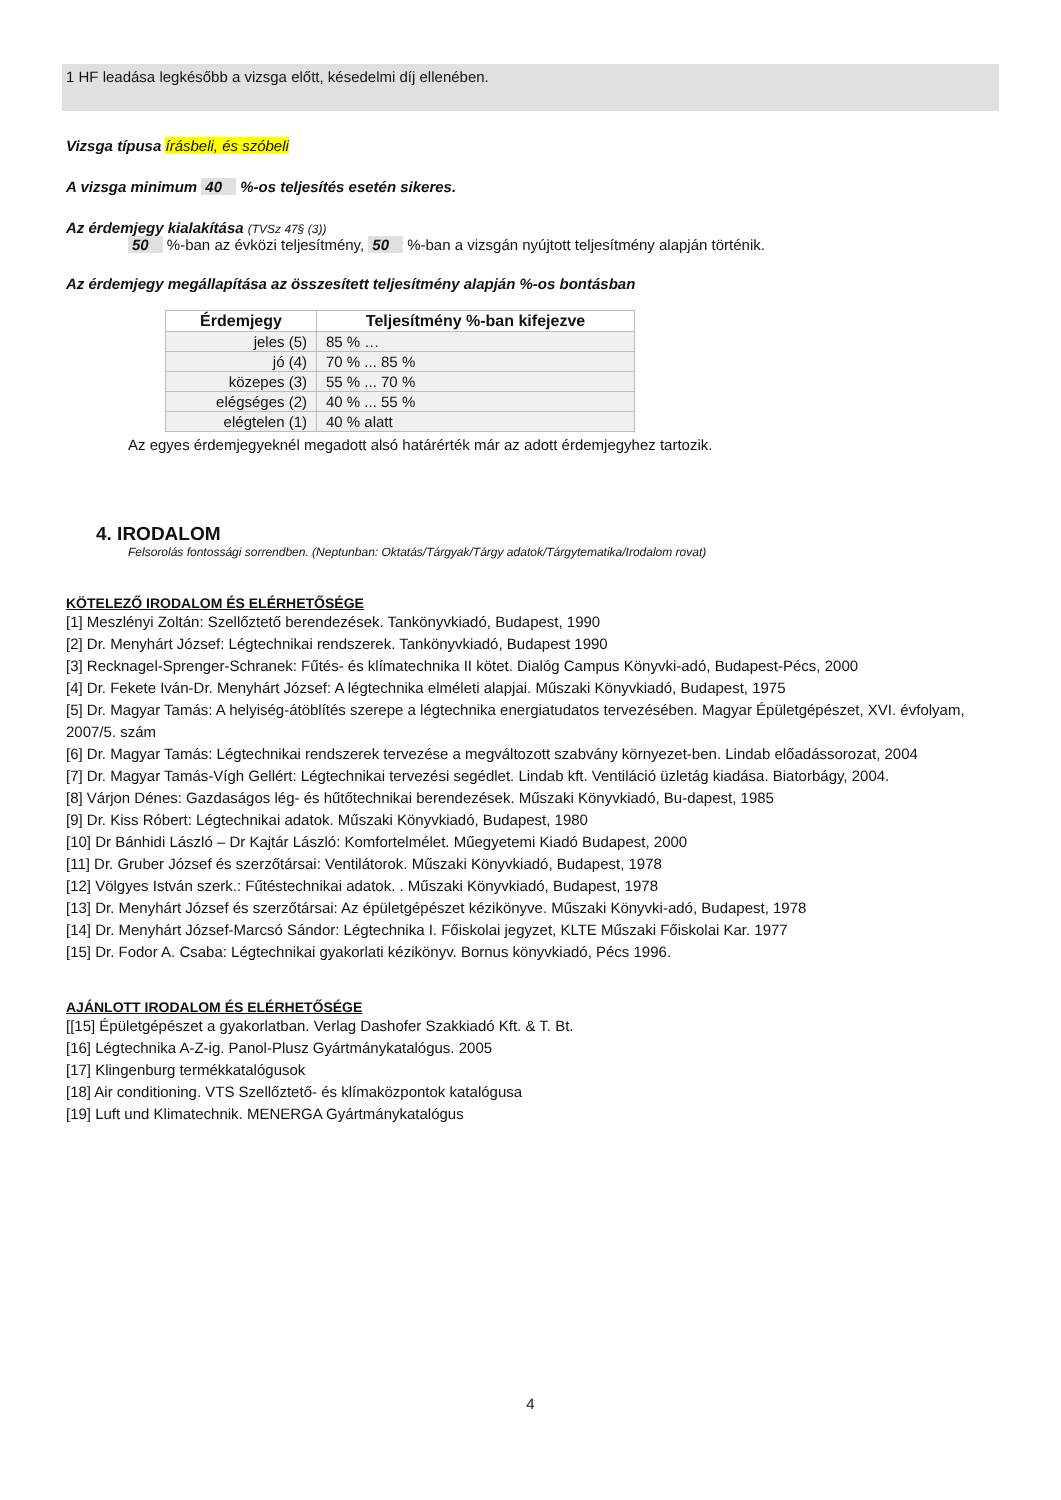1 HF leadása legkésőbb a vizsga előtt, késedelmi díj ellenében.
Vizsga típusa írásbeli, és szóbeli
A vizsga minimum 40 %-os teljesítés esetén sikeres.
Az érdemjegy kialakítása (TVSz 47§ (3))
50 %-ban az évközi teljesítmény, 50 %-ban a vizsgán nyújtott teljesítmény alapján történik.
Az érdemjegy megállapítása az összesített teljesítmény alapján %-os bontásban
| Érdemjegy | Teljesítmény %-ban kifejezve |
| --- | --- |
| jeles (5) | 85 % … |
| jó (4) | 70 % ... 85 % |
| közepes (3) | 55 % ... 70 % |
| elégséges (2) | 40 % ... 55 % |
| elégtelen (1) | 40 % alatt |
Az egyes érdemjegyeknél megadott alsó határérték már az adott érdemjegyhez tartozik.
4. IRODALOM
Felsorolás fontossági sorrendben. (Neptunban: Oktatás/Tárgyak/Tárgy adatok/Tárgytematika/Irodalom rovat)
KÖTELEZŐ IRODALOM ÉS ELÉRHETŐSÉGE
[1] Meszlényi Zoltán: Szellőztető berendezések. Tankönyvkiadó, Budapest, 1990
[2] Dr. Menyhárt József: Légtechnikai rendszerek. Tankönyvkiadó, Budapest 1990
[3] Recknagel-Sprenger-Schranek: Fűtés- és klímatechnika II kötet. Dialóg Campus Könyvki-adó, Budapest-Pécs, 2000
[4] Dr. Fekete Iván-Dr. Menyhárt József: A légtechnika elméleti alapjai. Műszaki Könyvkiadó, Budapest, 1975
[5] Dr. Magyar Tamás: A helyiség-átöblítés szerepe a légtechnika energiatudatos tervezésében. Magyar Épületgépészet, XVI. évfolyam, 2007/5. szám
[6] Dr. Magyar Tamás: Légtechnikai rendszerek tervezése a megváltozott szabvány környezet-ben. Lindab előadássorozat, 2004
[7] Dr. Magyar Tamás-Vígh Gellért: Légtechnikai tervezési segédlet. Lindab kft. Ventiláció üzletág kiadása. Biatorbágy, 2004.
[8] Várjon Dénes: Gazdaságos lég- és hűtőtechnikai berendezések. Műszaki Könyvkiadó, Bu-dapest, 1985
[9] Dr. Kiss Róbert: Légtechnikai adatok. Műszaki Könyvkiadó, Budapest, 1980
[10] Dr Bánhidi László – Dr Kajtár László: Komfortelmélet. Műegyetemi Kiadó Budapest, 2000
[11] Dr. Gruber József és szerzőtársai: Ventilátorok. Műszaki Könyvkiadó, Budapest, 1978
[12] Völgyes István szerk.: Fűtéstechnikai adatok. . Műszaki Könyvkiadó, Budapest, 1978
[13] Dr. Menyhárt József és szerzőtársai: Az épületgépészet kézikönyve. Műszaki Könyvki-adó, Budapest, 1978
[14] Dr. Menyhárt József-Marcsó Sándor: Légtechnika I. Főiskolai jegyzet, KLTE Műszaki Főiskolai Kar. 1977
[15] Dr. Fodor A. Csaba: Légtechnikai gyakorlati kézikönyv. Bornus könyvkiadó, Pécs 1996.
AJÁNLOTT IRODALOM ÉS ELÉRHETŐSÉGE
[[15] Épületgépészet a gyakorlatban. Verlag Dashofer Szakkiadó Kft. & T. Bt.
[16] Légtechnika A-Z-ig. Panol-Plusz Gyártmánykatalógus. 2005
[17] Klingenburg termékkatalógusok
[18] Air conditioning. VTS Szellőztető- és klímaközpontok katalógusa
[19] Luft und Klimatechnik. MENERGA Gyártmánykatalógus
4